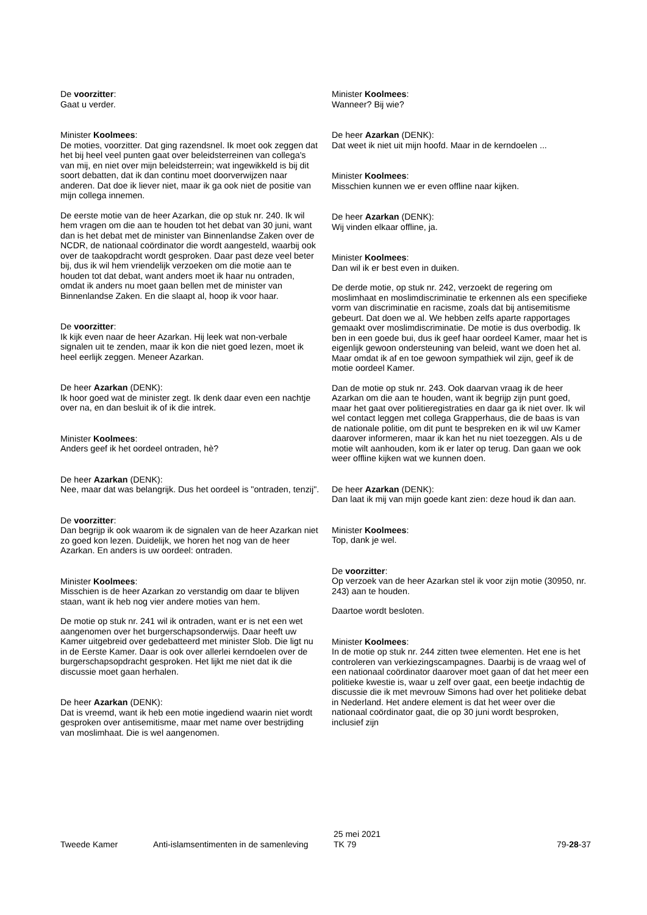De voorzitter:
Gaat u verder.
Minister Koolmees:
De moties, voorzitter. Dat ging razendsnel. Ik moet ook zeggen dat het bij heel veel punten gaat over beleidsterreinen van collega's van mij, en niet over mijn beleidsterrein; wat ingewikkeld is bij dit soort debatten, dat ik dan continu moet doorverwijzen naar anderen. Dat doe ik liever niet, maar ik ga ook niet de positie van mijn collega innemen.
De eerste motie van de heer Azarkan, die op stuk nr. 240. Ik wil hem vragen om die aan te houden tot het debat van 30 juni, want dan is het debat met de minister van Binnenlandse Zaken over de NCDR, de nationaal coördinator die wordt aangesteld, waarbij ook over de taakopdracht wordt gesproken. Daar past deze veel beter bij, dus ik wil hem vriendelijk verzoeken om die motie aan te houden tot dat debat, want anders moet ik haar nu ontraden, omdat ik anders nu moet gaan bellen met de minister van Binnenlandse Zaken. En die slaapt al, hoop ik voor haar.
De voorzitter:
Ik kijk even naar de heer Azarkan. Hij leek wat non-verbale signalen uit te zenden, maar ik kon die niet goed lezen, moet ik heel eerlijk zeggen. Meneer Azarkan.
De heer Azarkan (DENK):
Ik hoor goed wat de minister zegt. Ik denk daar even een nachtje over na, en dan besluit ik of ik die intrek.
Minister Koolmees:
Anders geef ik het oordeel ontraden, hè?
De heer Azarkan (DENK):
Nee, maar dat was belangrijk. Dus het oordeel is "ontraden, tenzij".
De voorzitter:
Dan begrijp ik ook waarom ik de signalen van de heer Azarkan niet zo goed kon lezen. Duidelijk, we horen het nog van de heer Azarkan. En anders is uw oordeel: ontraden.
Minister Koolmees:
Misschien is de heer Azarkan zo verstandig om daar te blijven staan, want ik heb nog vier andere moties van hem.
De motie op stuk nr. 241 wil ik ontraden, want er is net een wet aangenomen over het burgerschapsonderwijs. Daar heeft uw Kamer uitgebreid over gedebatteerd met minister Slob. Die ligt nu in de Eerste Kamer. Daar is ook over allerlei kerndoelen over de burgerschapsopdracht gesproken. Het lijkt me niet dat ik die discussie moet gaan herhalen.
De heer Azarkan (DENK):
Dat is vreemd, want ik heb een motie ingediend waarin niet wordt gesproken over antisemitisme, maar met name over bestrijding van moslimhaat. Die is wel aangenomen.
Minister Koolmees:
Wanneer? Bij wie?
De heer Azarkan (DENK):
Dat weet ik niet uit mijn hoofd. Maar in de kerndoelen ...
Minister Koolmees:
Misschien kunnen we er even offline naar kijken.
De heer Azarkan (DENK):
Wij vinden elkaar offline, ja.
Minister Koolmees:
Dan wil ik er best even in duiken.
De derde motie, op stuk nr. 242, verzoekt de regering om moslimhaat en moslimdiscriminatie te erkennen als een specifieke vorm van discriminatie en racisme, zoals dat bij antisemitisme gebeurt. Dat doen we al. We hebben zelfs aparte rapportages gemaakt over moslimdiscriminatie. De motie is dus overbodig. Ik ben in een goede bui, dus ik geef haar oordeel Kamer, maar het is eigenlijk gewoon ondersteuning van beleid, want we doen het al. Maar omdat ik af en toe gewoon sympathiek wil zijn, geef ik de motie oordeel Kamer.
Dan de motie op stuk nr. 243. Ook daarvan vraag ik de heer Azarkan om die aan te houden, want ik begrijp zijn punt goed, maar het gaat over politieregistraties en daar ga ik niet over. Ik wil wel contact leggen met collega Grapperhaus, die de baas is van de nationale politie, om dit punt te bespreken en ik wil uw Kamer daarover informeren, maar ik kan het nu niet toezeggen. Als u de motie wilt aanhouden, kom ik er later op terug. Dan gaan we ook weer offline kijken wat we kunnen doen.
De heer Azarkan (DENK):
Dan laat ik mij van mijn goede kant zien: deze houd ik dan aan.
Minister Koolmees:
Top, dank je wel.
De voorzitter:
Op verzoek van de heer Azarkan stel ik voor zijn motie (30950, nr. 243) aan te houden.
Daartoe wordt besloten.
Minister Koolmees:
In de motie op stuk nr. 244 zitten twee elementen. Het ene is het controleren van verkiezingscampagnes. Daarbij is de vraag wel of een nationaal coördinator daarover moet gaan of dat het meer een politieke kwestie is, waar u zelf over gaat, een beetje indachtig de discussie die ik met mevrouw Simons had over het politieke debat in Nederland. Het andere element is dat het weer over die nationaal coördinator gaat, die op 30 juni wordt besproken, inclusief zijn
Tweede Kamer
Anti-islamsentimenten in de samenleving
25 mei 2021
TK 79
79-28-37